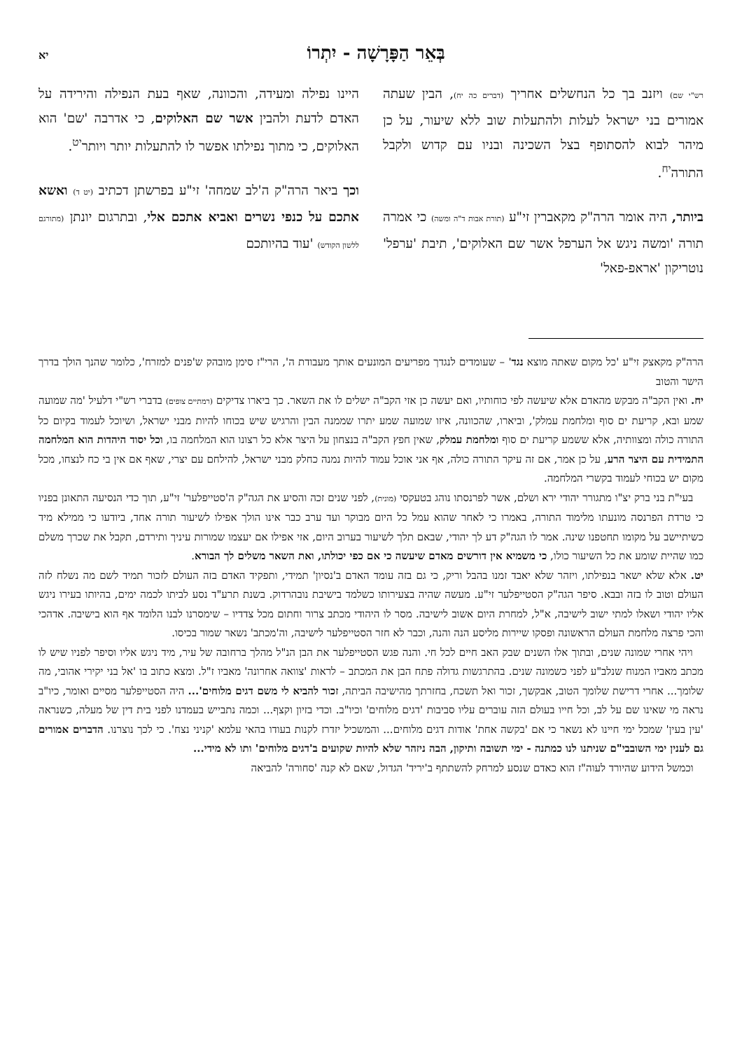בְּאֵר הַפָּרָשָׁה - יִתְרוֹ
יא
רש"י שם) ויזנב בך כל הנחשלים אחריך (דברים כה יח), הבין שעתה אמורים בני ישראל לעלות ולהתעלות שוב ללא שיעור, על כן מיהר לבוא להסתופף בצל השכינה ובניו עם קדוש ולקבל התורה<sup>יח</sup>.
ביותר, היה אומר הרה"ק מקאברין זי"ע (תורת אבות ד"ה ומשה) כי אמרה תורה 'ומשה ניגש אל הערפל אשר שם האלוקים', תיבת 'ערפל' נוטריקון 'אראפ-פאל'
היינו נפילה ומעידה, והכוונה, שאף בעת הנפילה והירידה על האדם לדעת ולהבין אשר שם האלוקים, כי אדרבה 'שם' הוא האלוקים, כי מתוך נפילתו אפשר לו להתעלות יותר ויותר<sup>יט</sup>.
וכך ביאר הרה"ק ה'לב שמחה' זי"ע בפרשתן דכתיב (יט ד) ואשא אתכם על כנפי נשרים ואביא אתכם אלי, ובתרגום יונתן (מתורגם ללשון הקודש) 'עוד בהיותכם
הרה"ק מקאצק זי"ע 'כל מקום שאתה מוצא נגד' – שעומדים לנגדך מפריעים המונעים אותך מעבודת ה', הרי"ז סימן מובהק ש'פנים למזרח', כלומר שהנך הולך בדרך הישר והטוב
יח. ואין הקב"ה מבקש מהאדם אלא שיעשה לפי כוחותיו, ואם יעשה כן אזי הקב"ה ישלים לו את השאר. כך ביארו צדיקים (רמתיים צופים) בדברי רש"י דלעיל 'מה שמועה שמע ובא, קריעת ים סוף ומלחמת עמלק', וביארו, שהכוונה, איזו שמועה שמע יתרו שממנה הבין והרגיש שיש בכוחו להיות מבני ישראל, ושיוכל לעמוד בקיום כל התורה כולה ומצוותיה, אלא ששמע קריעת ים סוף ומלחמת עמלק, שאין חפץ הקב"ה בנצחון על היצר אלא כל רצונו הוא המלחמה בו, וכל יסוד היהדות הוא המלחמה התמידית עם היצר הרע, על כן אמר, אם זה עיקר התורה כולה, אף אני אוכל עמוד להיות נמנה כחלק מבני ישראל, להילחם עם יצרי, שאף אם אין בי כח לנצחו, מכל מקום יש בכוחי לעמוד בקשרי המלחמה.
בעי"ת בני ברק יצ"ו מתגורר יהודי ירא ושלם, אשר לפרנסתו נוהג בטעקסי (מונית), לפני שנים זכה והסיע את הגה"ק ה'סטייפלער' זי"ע, תוך כדי הנסיעה התאונן בפניו כי טרדת הפרנסה מונעתו מלימוד התורה, באמרו כי לאחר שהוא עמל כל היום מבוקר ועד ערב כבר אינו הולך אפילו לשיעור תורה אחד, ביודעו כי ממילא מיד כשיתיישב על מקומו תחטפנו שינה. אמר לו הגה"ק דע לך יהודי, שבאם תלך לשיעור בערוב היום, אזי אפילו אם יעצמו שמורות עיניך ותירדם, תקבל את שכרך משלם כמו שהיית שומע את כל השיעור כולו, כי משמיא אין דורשים מאדם שיעשה כי אם כפי יכולתו, ואת השאר משלים לך הבורא.
יט. אלא שלא ישאר בנפילתו, ויזהר שלא יאבד זמנו בהבל וריק, כי גם בזה עומד האדם ב'נסיון' תמידי, ותפקיד האדם בזה העולם לזכור תמיד לשם מה נשלח לזה העולם וטוב לו בזה ובבא. סיפר הגה"ק הסטייפלער זי"ע. מעשה שהיה בצעירותו כשלמד בישיבת נובהרדוק. בשנת תרע"ד נסע לביתו לכמה ימים, בהיותו בעירו ניגש אליו יהודי ושאלו למתי ישוב לישיבה, א"ל, למחרת היום אשוב לישיבה. מסר לו היהודי מכתב צרור וחתום מכל צדדיו – שימסרנו לבנו הלומד אף הוא בישיבה. אדהכי והכי פרצה מלחמת העולם הראשונה ופסקו שיירות מליסע הנה והנה, וכבר לא חזר הסטייפלער לישיבה, וה'מכתב' נשאר שמור בכיסו.
ויהי אחרי שמונה שנים, ובתוך אלו השנים שבק האב חיים לכל חי. והנה פגש הסטייפלער את הבן הנ"ל מהלך ברחובה של עיר, מיד ניגש אליו וסיפר לפניו שיש לו מכתב מאביו המנוח שנלב"ע לפני כשמונה שנים. בהתרגשות גדולה פתח הבן את המכתב – לראות 'צוואה אחרונה' מאביו ז"ל. ומצא כתוב בו 'אל בני יקירי אהובי, מה שלומך... אחרי דרישת שלומך הטוב, אבקשך, זכור ואל תשכח, בחזרתך מהישיבה הביתה, זכור להביא לי משם דגים מלוחים'... היה הסטייפלער מסיים ואומר, כיו"ב נראה מי שאינו שם על לב, וכל חייו בעולם הזה עוברים עליו סביבות 'דגים מלוחים' וכיו"ב. וכדי בזיון וקצף... וכמה נתבייש בעמדנו לפני בית דין של מעלה, כשנראה 'עין בעין' שמכל ימי חיינו לא נשאר כי אם 'בקשה אחת' אודות דגים מלוחים... והמשכיל יזדרז לקנות בעודו בהאי עלמא 'קניני נצח'. כי לכך נוצרנו. הדברים אמורים גם לענין ימי השובבי"ם שניתנו לנו כמתנה - ימי תשובה ותיקון, הבה ניזהר שלא להיות שקועים ב'דגים מלוחים' ותו לא מידי...
וכמשל הידוע שהיורד לעוה"ז הוא כאדם שנסע למרחק להשתתף ב'יריד' הגדול, שאם לא קנה 'סחורה' להביאה